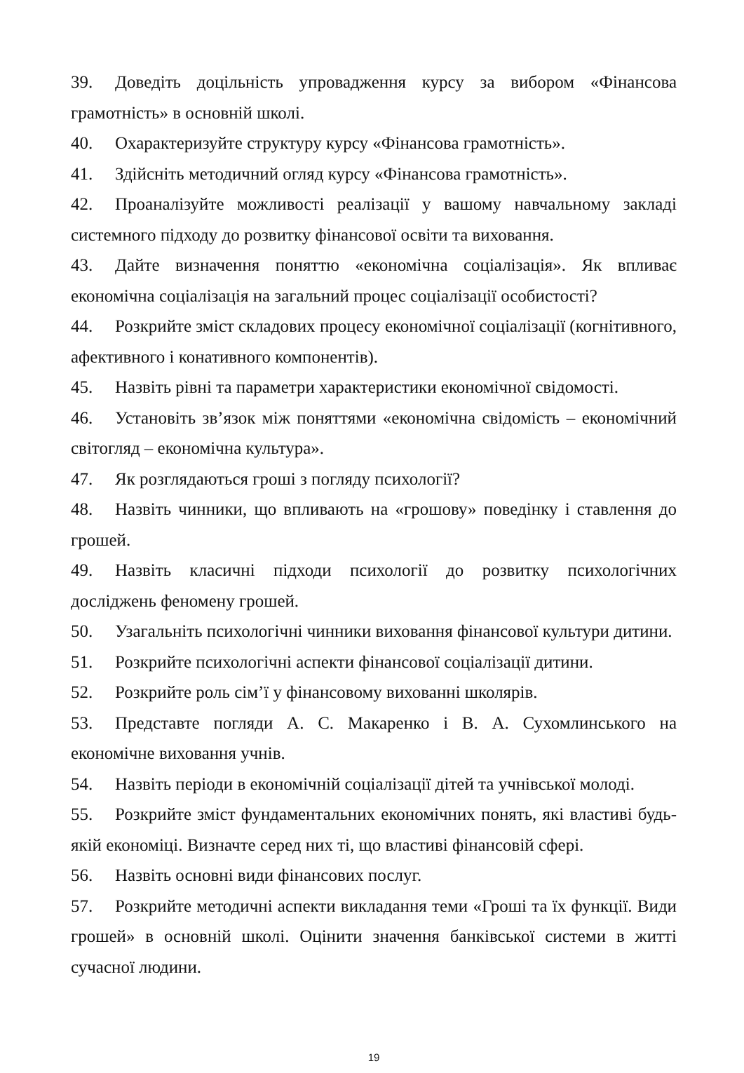39. Доведіть доцільність упровадження курсу за вибором «Фінансова грамотність» в основній школі.
40. Охарактеризуйте структуру курсу «Фінансова грамотність».
41. Здійсніть методичний огляд курсу «Фінансова грамотність».
42. Проаналізуйте можливості реалізації у вашому навчальному закладі системного підходу до розвитку фінансової освіти та виховання.
43. Дайте визначення поняттю «економічна соціалізація». Як впливає економічна соціалізація на загальний процес соціалізації особистості?
44. Розкрийте зміст складових процесу економічної соціалізації (когнітивного, афективного і конативного компонентів).
45. Назвіть рівні та параметри характеристики економічної свідомості.
46. Установіть зв’язок між поняттями «економічна свідомість – економічний світогляд – економічна культура».
47. Як розглядаються гроші з погляду психології?
48. Назвіть чинники, що впливають на «грошову» поведінку і ставлення до грошей.
49. Назвіть класичні підходи психології до розвитку психологічних досліджень феномену грошей.
50. Узагальніть психологічні чинники виховання фінансової культури дитини.
51. Розкрийте психологічні аспекти фінансової соціалізації дитини.
52. Розкрийте роль сім’ї у фінансовому вихованні школярів.
53. Представте погляди А. С. Макаренко і В. А. Сухомлинського на економічне виховання учнів.
54. Назвіть періоди в економічній соціалізації дітей та учнівської молоді.
55. Розкрийте зміст фундаментальних економічних понять, які властиві будь-якій економіці. Визначте серед них ті, що властиві фінансовій сфері.
56. Назвіть основні види фінансових послуг.
57. Розкрийте методичні аспекти викладання теми «Гроші та їх функції. Види грошей» в основній школі. Оцінити значення банківської системи в житті сучасної людини.
19